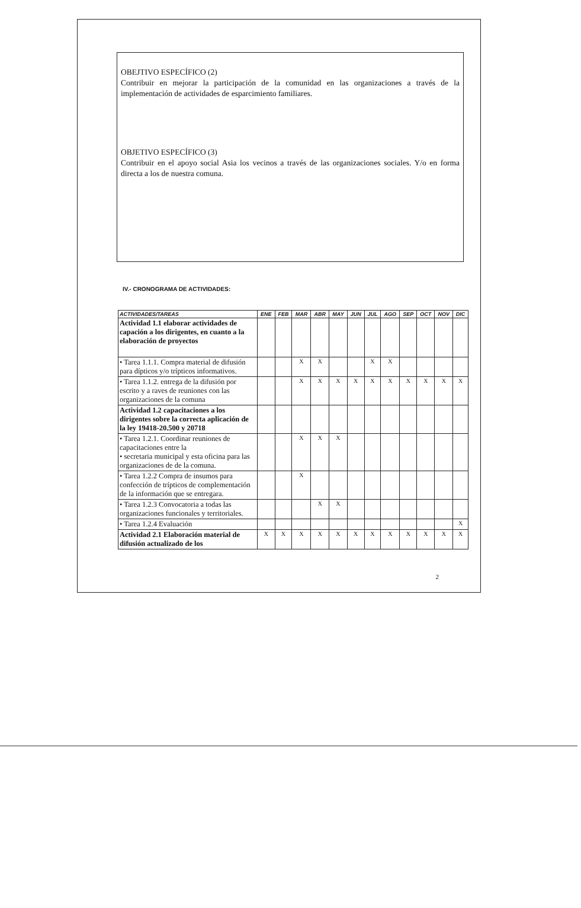OBEJTIVO ESPECÍFICO (2)
Contribuir en mejorar la participación de la comunidad en las organizaciones a través de la implementación de actividades de esparcimiento familiares.
OBJETIVO ESPECÍFICO (3)
Contribuir en el apoyo social Asia los vecinos a través de las organizaciones sociales. Y/o en forma directa a los de nuestra comuna.
IV.- CRONOGRAMA DE ACTIVIDADES:
| ACTIVIDADES/TAREAS | ENE | FEB | MAR | ABR | MAY | JUN | JUL | AGO | SEP | OCT | NOV | DIC |
| --- | --- | --- | --- | --- | --- | --- | --- | --- | --- | --- | --- | --- |
| Actividad 1.1 elaborar actividades de capación a los dirigentes, en cuanto a la elaboración de proyectos | | | | | | | | | | | | |
| • Tarea 1.1.1. Compra material de difusión para dípticos y/o trípticos informativos. | | | X | X | | | X | X | | | | |
| • Tarea 1.1.2. entrega de la difusión por escrito y a raves de reuniones con las organizaciones de la comuna | | | X | X | X | X | X | X | X | X | X | X |
| Actividad 1.2 capacitaciones a los dirigentes sobre la correcta aplicación de la ley 19418-20.500 y 20718 | | | | | | | | | | | | |
| • Tarea 1.2.1. Coordinar reuniones de capacitaciones entre la • secretaria municipal y esta oficina para las organizaciones de de la comuna. | | | X | X | X | | | | | | | |
| • Tarea 1.2.2 Compra de insumos para confección de trípticos de complementación de la información que se entregara. | | | X | | | | | | | | | |
| • Tarea 1.2.3 Convocatoria a todas las organizaciones funcionales y territoriales. | | | | X | X | | | | | | | |
| • Tarea 1.2.4 Evaluación | | | | | | | | | | | | X |
| Actividad 2.1 Elaboración material de difusión actualizado de los | X | X | X | X | X | X | X | X | X | X | X | X |
2